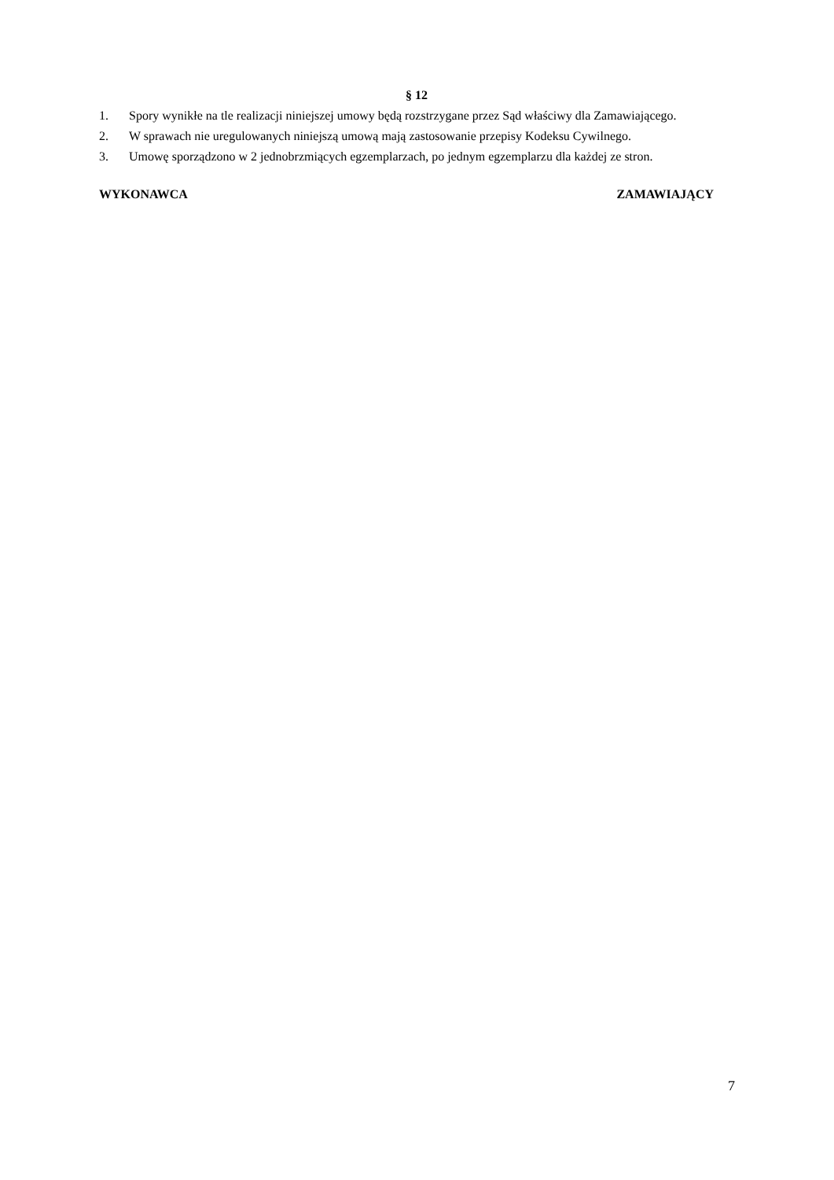§ 12
1. Spory wynikłe na tle realizacji niniejszej umowy będą rozstrzygane przez Sąd właściwy dla Zamawiającego.
2. W sprawach nie uregulowanych niniejszą umową mają zastosowanie przepisy Kodeksu Cywilnego.
3. Umowę sporządzono w 2 jednobrzmiących egzemplarzach, po jednym egzemplarzu dla każdej ze stron.
WYKONAWCA ZAMAWIAJĄCY
7